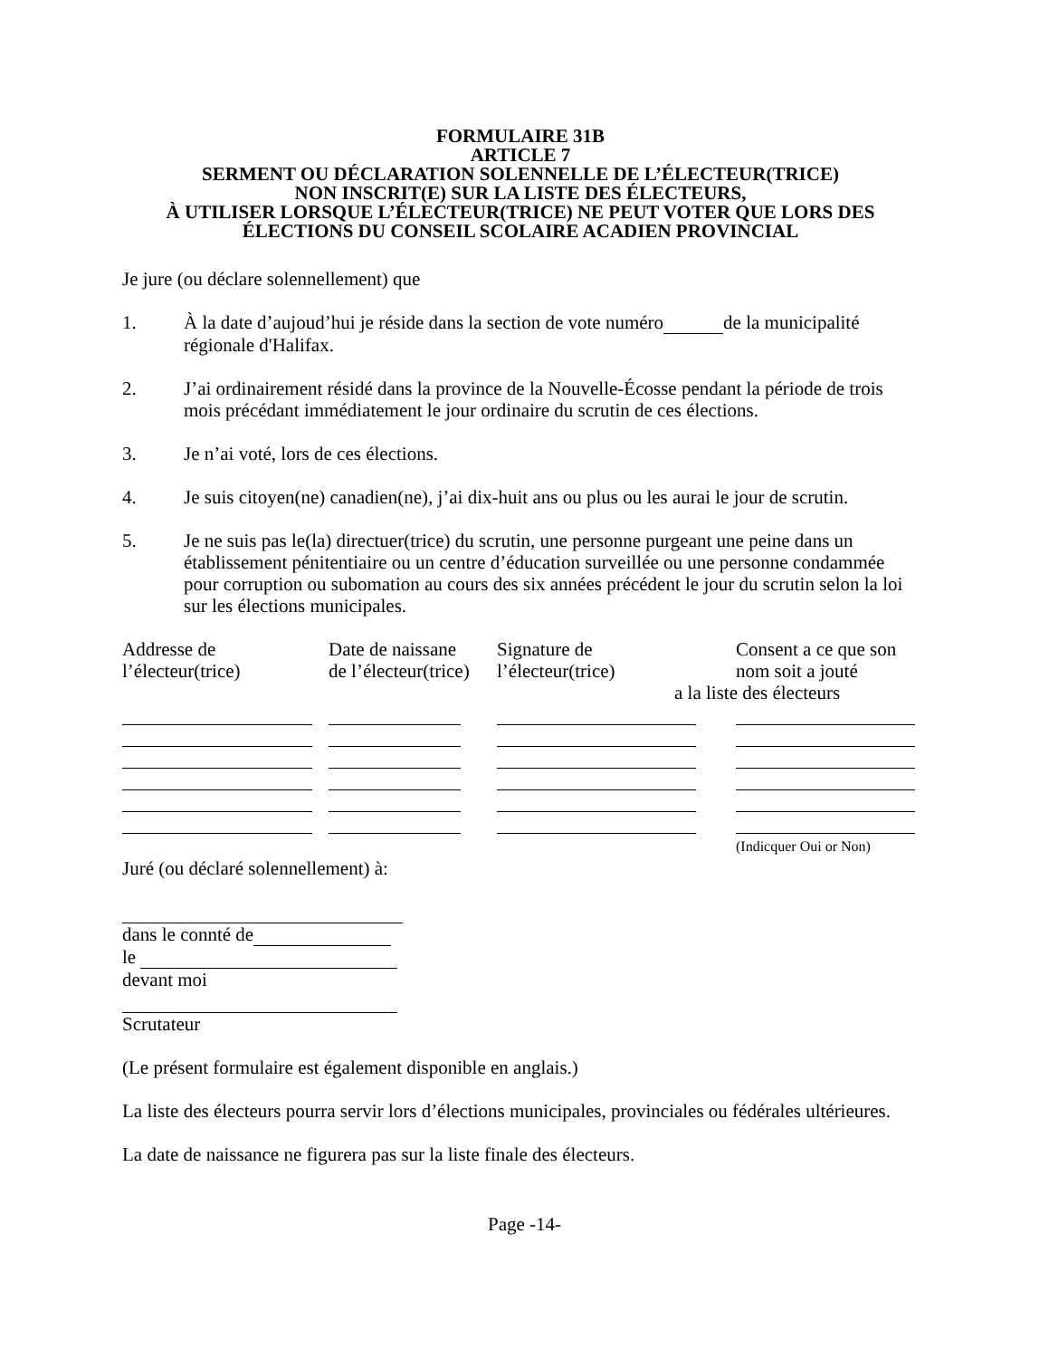FORMULAIRE 31B
ARTICLE 7
SERMENT OU DÉCLARATION SOLENNELLE DE L’ÉLECTEUR(TRICE)
NON INSCRIT(E) SUR LA LISTE DES ÉLECTEURS,
À UTILISER LORSQUE L’ÉLECTEUR(TRICE) NE PEUT VOTER QUE LORS DES
ÉLECTIONS DU CONSEIL SCOLAIRE ACADIEN PROVINCIAL
Je jure (ou déclare solennellement) que
1. À la date d’aujoud’hui je réside dans la section de vote numéro de la municipalité régionale d'Halifax.
2. J’ai ordinairement résidé dans la province de la Nouvelle-Écosse pendant la période de trois mois précédant immédiatement le jour ordinaire du scrutin de ces élections.
3. Je n’ai voté, lors de ces élections.
4. Je suis citoyen(ne) canadien(ne), j’ai dix-huit ans ou plus ou les aurai le jour de scrutin.
5. Je ne suis pas le(la) directuer(trice) du scrutin, une personne purgeant une peine dans un établissement pénitentiaire ou un centre d’éducation surveillée ou une personne condammée pour corruption ou subomation au cours des six années précédent le jour du scrutin selon la loi sur les élections municipales.
| Addresse de l’électeur(trice) | Date de naissane de l’électeur(trice) | Signature de l’électeur(trice) | Consent a ce que son nom soit a jouté a la liste des électeurs |
| | | | (Indicquer Oui or Non) |
Juré (ou déclaré solennellement) à:
dans le connté de
le
devant moi
Scrutateur
(Le présent formulaire est également disponible en anglais.)
La liste des électeurs pourra servir lors d’élections municipales, provinciales ou fédérales ultérieures.
La date de naissance ne figurera pas sur la liste finale des électeurs.
Page -14-